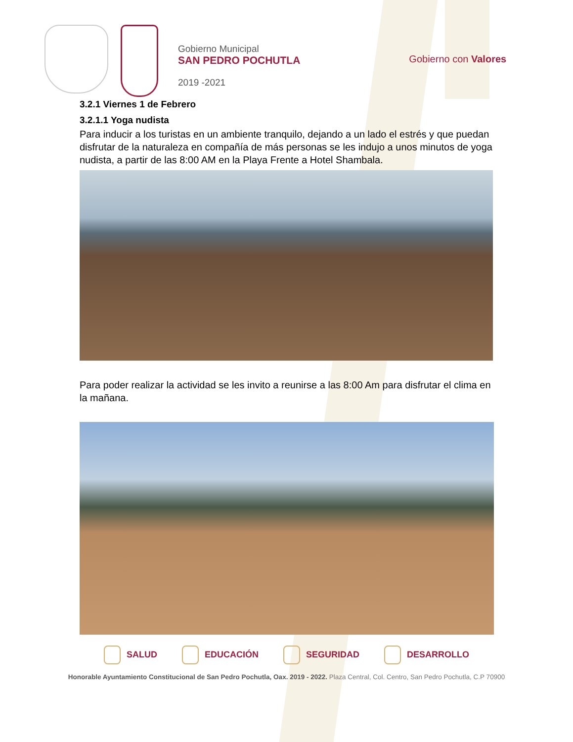Gobierno Municipal
SAN PEDRO POCHUTLA
2019 -2021
Gobierno con Valores
3.2.1 Viernes 1 de Febrero
3.2.1.1 Yoga nudista
Para inducir a los turistas en un ambiente tranquilo, dejando a un lado el estrés y que puedan disfrutar de la naturaleza en compañía de más personas se les indujo a unos minutos de yoga nudista, a partir de las 8:00 AM en la Playa Frente a Hotel Shambala.
Para poder realizar la actividad se les invito a reunirse a las 8:00 Am para disfrutar el clima en la mañana.
SALUD EDUCACIÓN SEGURIDAD DESARROLLO
Honorable Ayuntamiento Constitucional de San Pedro Pochutla, Oax. 2019 - 2022. Plaza Central, Col. Centro, San Pedro Pochutla, C.P 70900